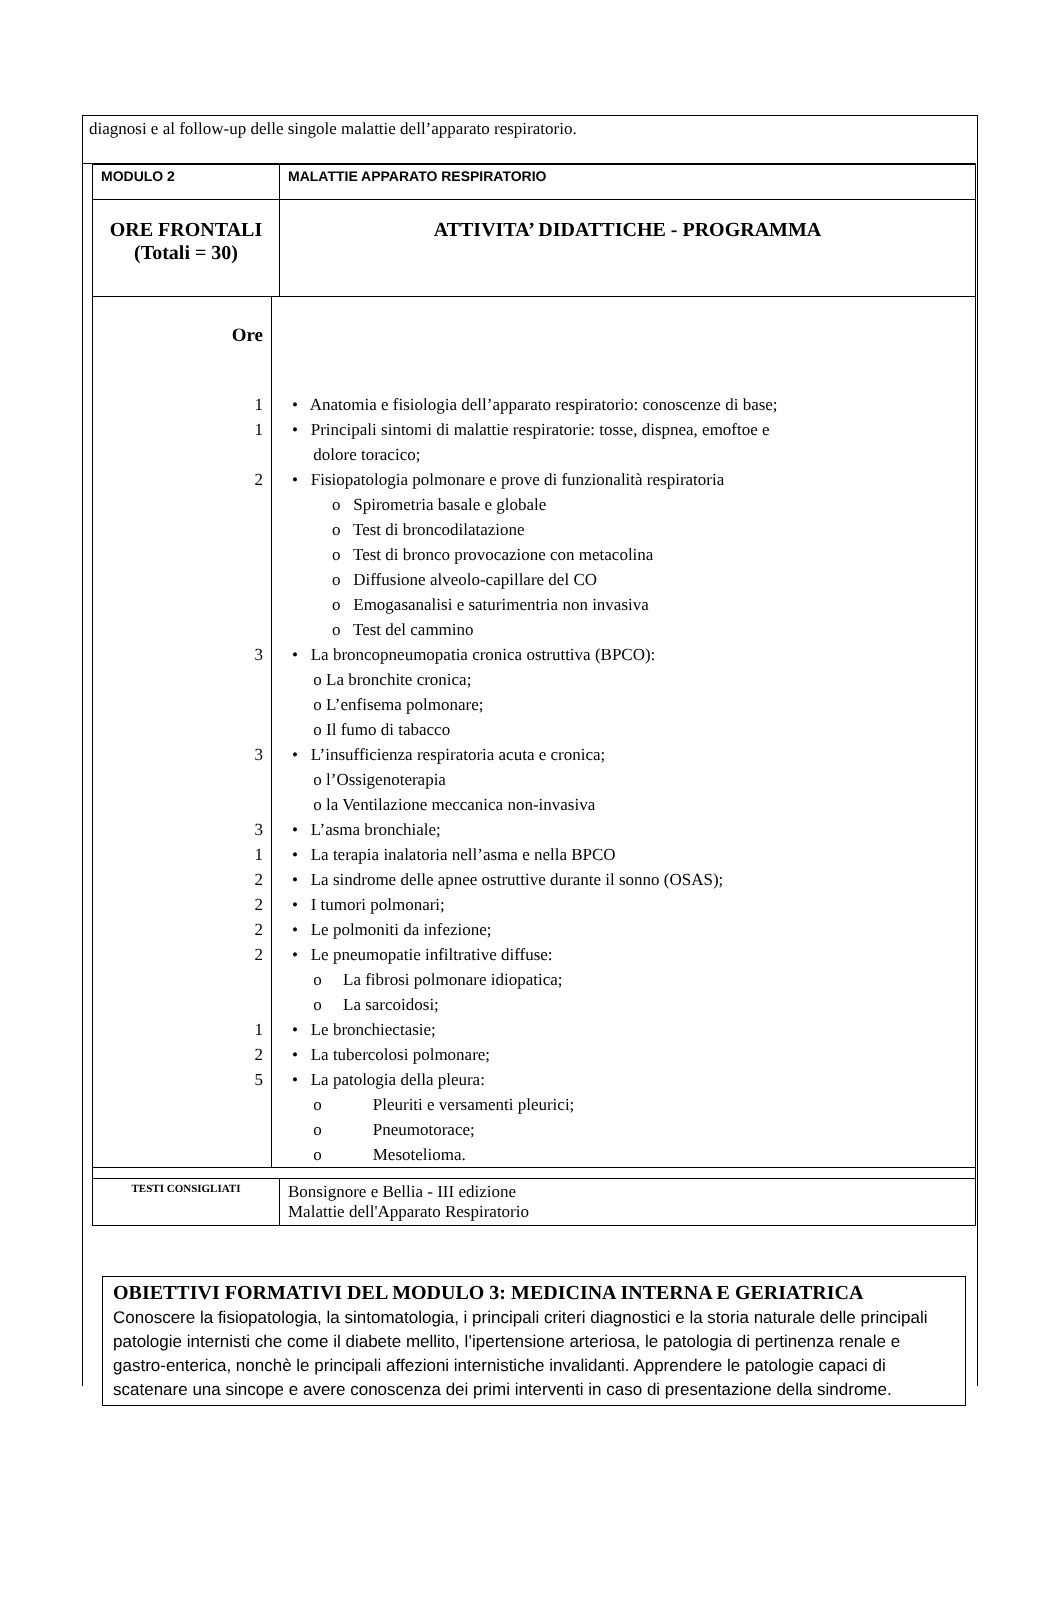diagnosi e al follow-up delle singole malattie dell’apparato respiratorio.
| MODULO 2 | MALATTIE APPARATO RESPIRATORIO |
| ORE FRONTALI (Totali = 30) | ATTIVITA’ DIDATTICHE - PROGRAMMA |
| Ore 1 • Anatomia e fisiologia dell’apparato respiratorio: conoscenze di base; 1 • Principali sintomi di malattie respiratorie: tosse, dispnea, emoftoe e dolore toracico; 2 • Fisiopatologia polmonare e prove di funzionalità respiratoria o Spirometria basale e globale o Test di broncodilatazione o Test di bronco provocazione con metacolina o Diffusione alveolo-capillare del CO o Emogasanalisi e saturimentria non invasiva o Test del cammino 3 • La broncopneumopatia cronica ostruttiva (BPCO): o La bronchite cronica; o L’enfisema polmonare; o Il fumo di tabacco 3 • L’insufficienza respiratoria acuta e cronica; o l’Ossigenoterapia o la Ventilazione meccanica non-invasiva 3 • L’asma bronchiale; 1 • La terapia inalatoria nell’asma e nella BPCO 2 • La sindrome delle apnee ostruttive durante il sonno (OSAS); 2 • I tumori polmonari; 2 • Le polmoniti da infezione; 2 • Le pneumopatie infiltrative diffuse: o La fibrosi polmonare idiopatica; o La sarcoidosi; 1 • Le bronchiectasie; 2 • La tubercolosi polmonare; 5 • La patologia della pleura: o Pleuriti e versamenti pleurici; o Pneumotorace; o Mesotelioma. | |
| TESTI CONSIGLIATI | Bonsignore e Bellia - III edizione Malattie dell'Apparato Respiratorio |
OBIETTIVI FORMATIVI DEL MODULO 3: MEDICINA INTERNA E GERIATRICA
Conoscere la fisiopatologia, la sintomatologia, i principali criteri diagnostici e la storia naturale delle principali patologie internisti che come il diabete mellito, l’ipertensione arteriosa, le patologia di pertinenza renale e gastro-enterica, nonchè le principali affezioni internistiche invalidanti. Apprendere le patologie capaci di scatenare una sincope e avere conoscenza dei primi interventi in caso di presentazione della sindrome.